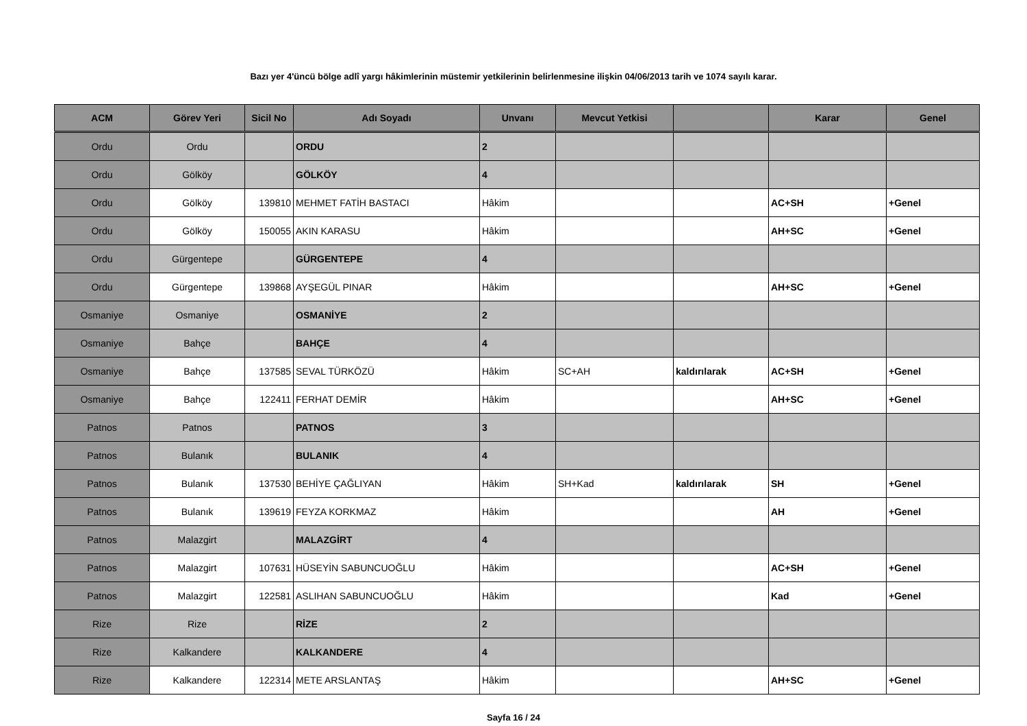Bazı yer 4'üncü bölge adlî yargı hâkimlerinin müstemir yetkilerinin belirlenmesine ilişkin 04/06/2013 tarih ve 1074 sayılı karar.
| ACM | Görev Yeri | Sicil No | Adı Soyadı | Unvanı | Mevcut Yetkisi | | Karar | Genel |
| --- | --- | --- | --- | --- | --- | --- | --- | --- |
| Ordu | Ordu | | ORDU | 2 | | | | |
| Ordu | Gölköy | | GÖLKÖY | 4 | | | | |
| Ordu | Gölköy | 139810 | MEHMET FATİH BASTACI | Hâkim | | | AC+SH | +Genel |
| Ordu | Gölköy | 150055 | AKIN KARASU | Hâkim | | | AH+SC | +Genel |
| Ordu | Gürgentepe | | GÜRGENTEPE | 4 | | | | |
| Ordu | Gürgentepe | 139868 | AYŞEGÜL PINAR | Hâkim | | | AH+SC | +Genel |
| Osmaniye | Osmaniye | | OSMANİYE | 2 | | | | |
| Osmaniye | Bahçe | | BAHÇE | 4 | | | | |
| Osmaniye | Bahçe | 137585 | SEVAL TÜRKÖZÜ | Hâkim | SC+AH | kaldırılarak | AC+SH | +Genel |
| Osmaniye | Bahçe | 122411 | FERHAT DEMİR | Hâkim | | | AH+SC | +Genel |
| Patnos | Patnos | | PATNOS | 3 | | | | |
| Patnos | Bulanık | | BULANIK | 4 | | | | |
| Patnos | Bulanık | 137530 | BEHİYE ÇAĞLIYAN | Hâkim | SH+Kad | kaldırılarak | SH | +Genel |
| Patnos | Bulanık | 139619 | FEYZA KORKMAZ | Hâkim | | | AH | +Genel |
| Patnos | Malazgirt | | MALAZGİRT | 4 | | | | |
| Patnos | Malazgirt | 107631 | HÜSEYİN SABUNCUOĞLU | Hâkim | | | AC+SH | +Genel |
| Patnos | Malazgirt | 122581 | ASLIHAN SABUNCUOĞLU | Hâkim | | | Kad | +Genel |
| Rize | Rize | | RİZE | 2 | | | | |
| Rize | Kalkandere | | KALKANDERE | 4 | | | | |
| Rize | Kalkandere | 122314 | METE ARSLANTAŞ | Hâkim | | | AH+SC | +Genel |
Sayfa 16 / 24